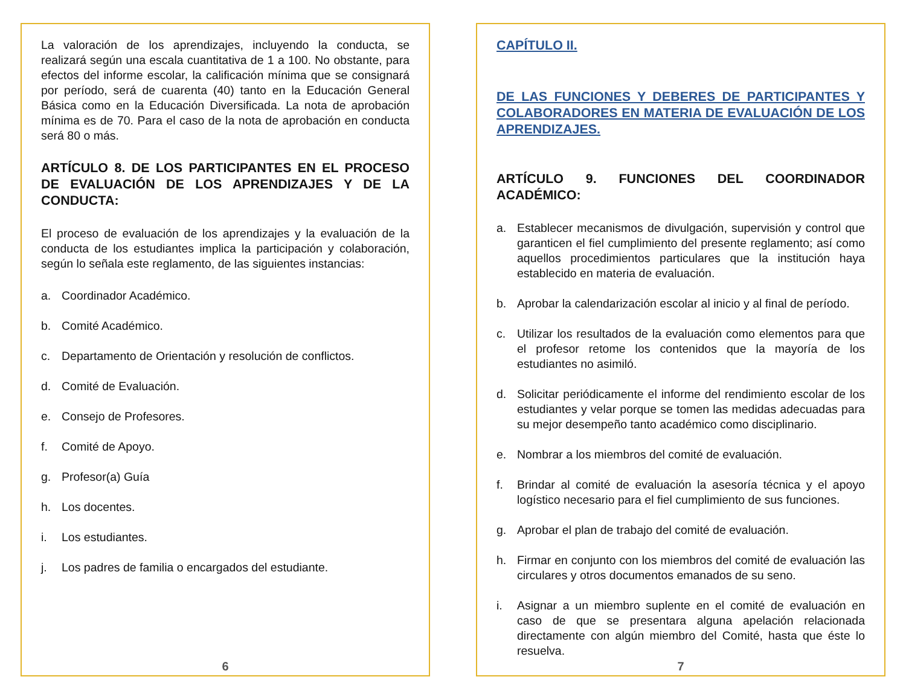La valoración de los aprendizajes, incluyendo la conducta, se realizará según una escala cuantitativa de 1 a 100. No obstante, para efectos del informe escolar, la calificación mínima que se consignará por período, será de cuarenta (40) tanto en la Educación General Básica como en la Educación Diversificada. La nota de aprobación mínima es de 70. Para el caso de la nota de aprobación en conducta será 80 o más.
ARTÍCULO 8. DE LOS PARTICIPANTES EN EL PROCESO DE EVALUACIÓN DE LOS APRENDIZAJES Y DE LA CONDUCTA:
El proceso de evaluación de los aprendizajes y la evaluación de la conducta de los estudiantes implica la participación y colaboración, según lo señala este reglamento, de las siguientes instancias:
a. Coordinador Académico.
b. Comité Académico.
c. Departamento de Orientación y resolución de conflictos.
d. Comité de Evaluación.
e. Consejo de Profesores.
f. Comité de Apoyo.
g. Profesor(a) Guía
h. Los docentes.
i. Los estudiantes.
j. Los padres de familia o encargados del estudiante.
6
CAPÍTULO II.
DE LAS FUNCIONES Y DEBERES DE PARTICIPANTES Y COLABORADORES EN MATERIA DE EVALUACIÓN DE LOS APRENDIZAJES.
ARTÍCULO 9. FUNCIONES DEL COORDINADOR ACADÉMICO:
a. Establecer mecanismos de divulgación, supervisión y control que garanticen el fiel cumplimiento del presente reglamento; así como aquellos procedimientos particulares que la institución haya establecido en materia de evaluación.
b. Aprobar la calendarización escolar al inicio y al final de período.
c. Utilizar los resultados de la evaluación como elementos para que el profesor retome los contenidos que la mayoría de los estudiantes no asimiló.
d. Solicitar periódicamente el informe del rendimiento escolar de los estudiantes y velar porque se tomen las medidas adecuadas para su mejor desempeño tanto académico como disciplinario.
e. Nombrar a los miembros del comité de evaluación.
f. Brindar al comité de evaluación la asesoría técnica y el apoyo logístico necesario para el fiel cumplimiento de sus funciones.
g. Aprobar el plan de trabajo del comité de evaluación.
h. Firmar en conjunto con los miembros del comité de evaluación las circulares y otros documentos emanados de su seno.
i. Asignar a un miembro suplente en el comité de evaluación en caso de que se presentara alguna apelación relacionada directamente con algún miembro del Comité, hasta que éste lo resuelva.
7